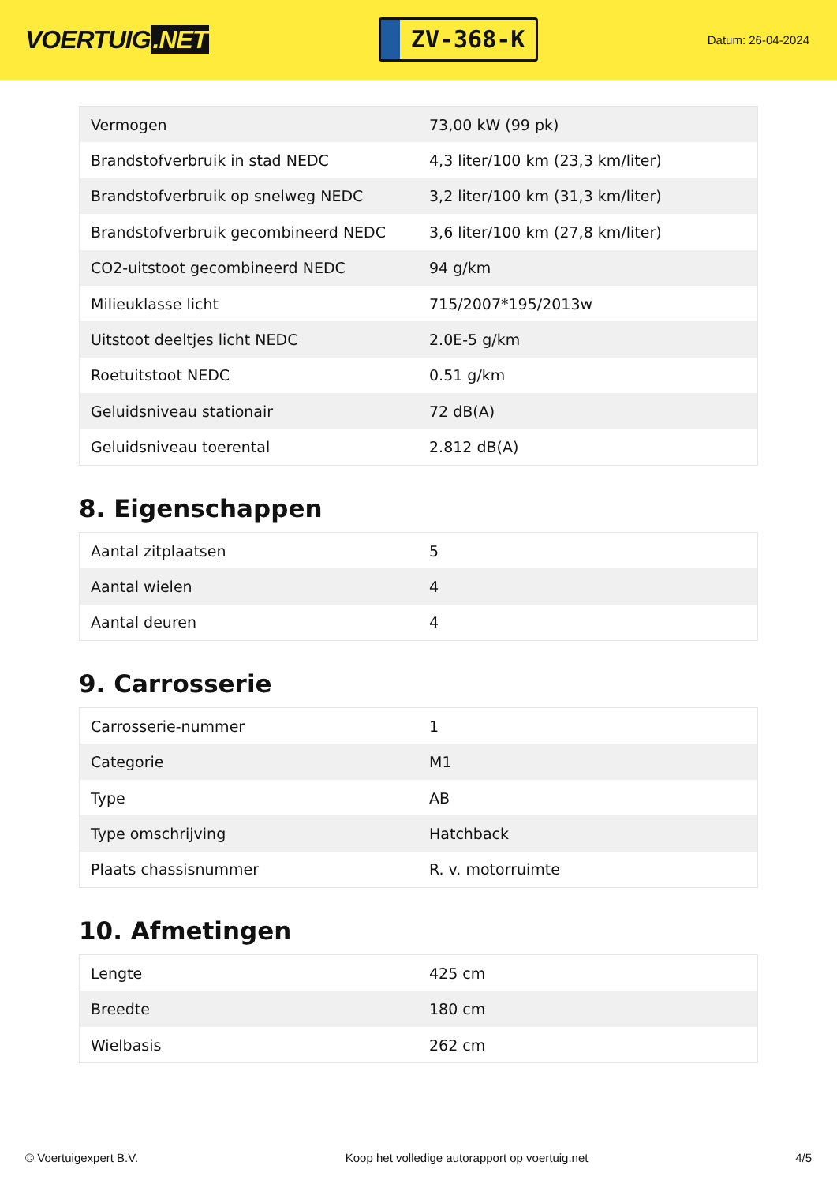VOERTUIG.NET
ZV-368-K
Datum: 26-04-2024
| Vermogen | 73,00 kW (99 pk) |
| Brandstofverbruik in stad NEDC | 4,3 liter/100 km (23,3 km/liter) |
| Brandstofverbruik op snelweg NEDC | 3,2 liter/100 km (31,3 km/liter) |
| Brandstofverbruik gecombineerd NEDC | 3,6 liter/100 km (27,8 km/liter) |
| CO2-uitstoot gecombineerd NEDC | 94 g/km |
| Milieuklasse licht | 715/2007*195/2013w |
| Uitstoot deeltjes licht NEDC | 2.0E-5 g/km |
| Roetuitstoot NEDC | 0.51 g/km |
| Geluidsniveau stationair | 72 dB(A) |
| Geluidsniveau toerental | 2.812 dB(A) |
8. Eigenschappen
| Aantal zitplaatsen | 5 |
| Aantal wielen | 4 |
| Aantal deuren | 4 |
9. Carrosserie
| Carrosserie-nummer | 1 |
| Categorie | M1 |
| Type | AB |
| Type omschrijving | Hatchback |
| Plaats chassisnummer | R. v. motorruimte |
10. Afmetingen
| Lengte | 425 cm |
| Breedte | 180 cm |
| Wielbasis | 262 cm |
© Voertuigexpert B.V. Koop het volledige autorapport op voertuig.net 4/5